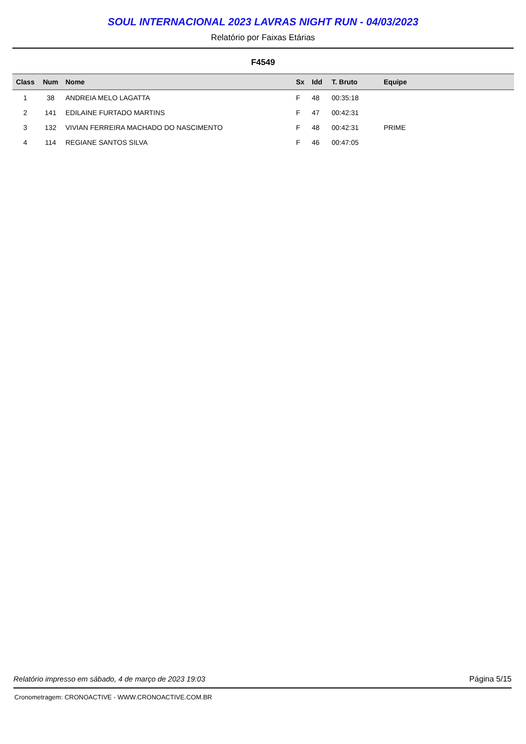SOUL INTERNACIONAL 2023 LAVRAS NIGHT RUN - 04/03/2023
Relatório por Faixas Etárias
F4549
| Class | Num | Nome | Sx | Idd | T. Bruto | Equipe |
| --- | --- | --- | --- | --- | --- | --- |
| 1 | 38 | ANDREIA MELO LAGATTA | F | 48 | 00:35:18 | |
| 2 | 141 | EDILAINE FURTADO MARTINS | F | 47 | 00:42:31 | |
| 3 | 132 | VIVIAN FERREIRA MACHADO DO NASCIMENTO | F | 48 | 00:42:31 | PRIME |
| 4 | 114 | REGIANE SANTOS SILVA | F | 46 | 00:47:05 | |
Relatório impresso em sábado, 4 de março de 2023 19:03 Página 5/15
Cronometragem: CRONOACTIVE - WWW.CRONOACTIVE.COM.BR